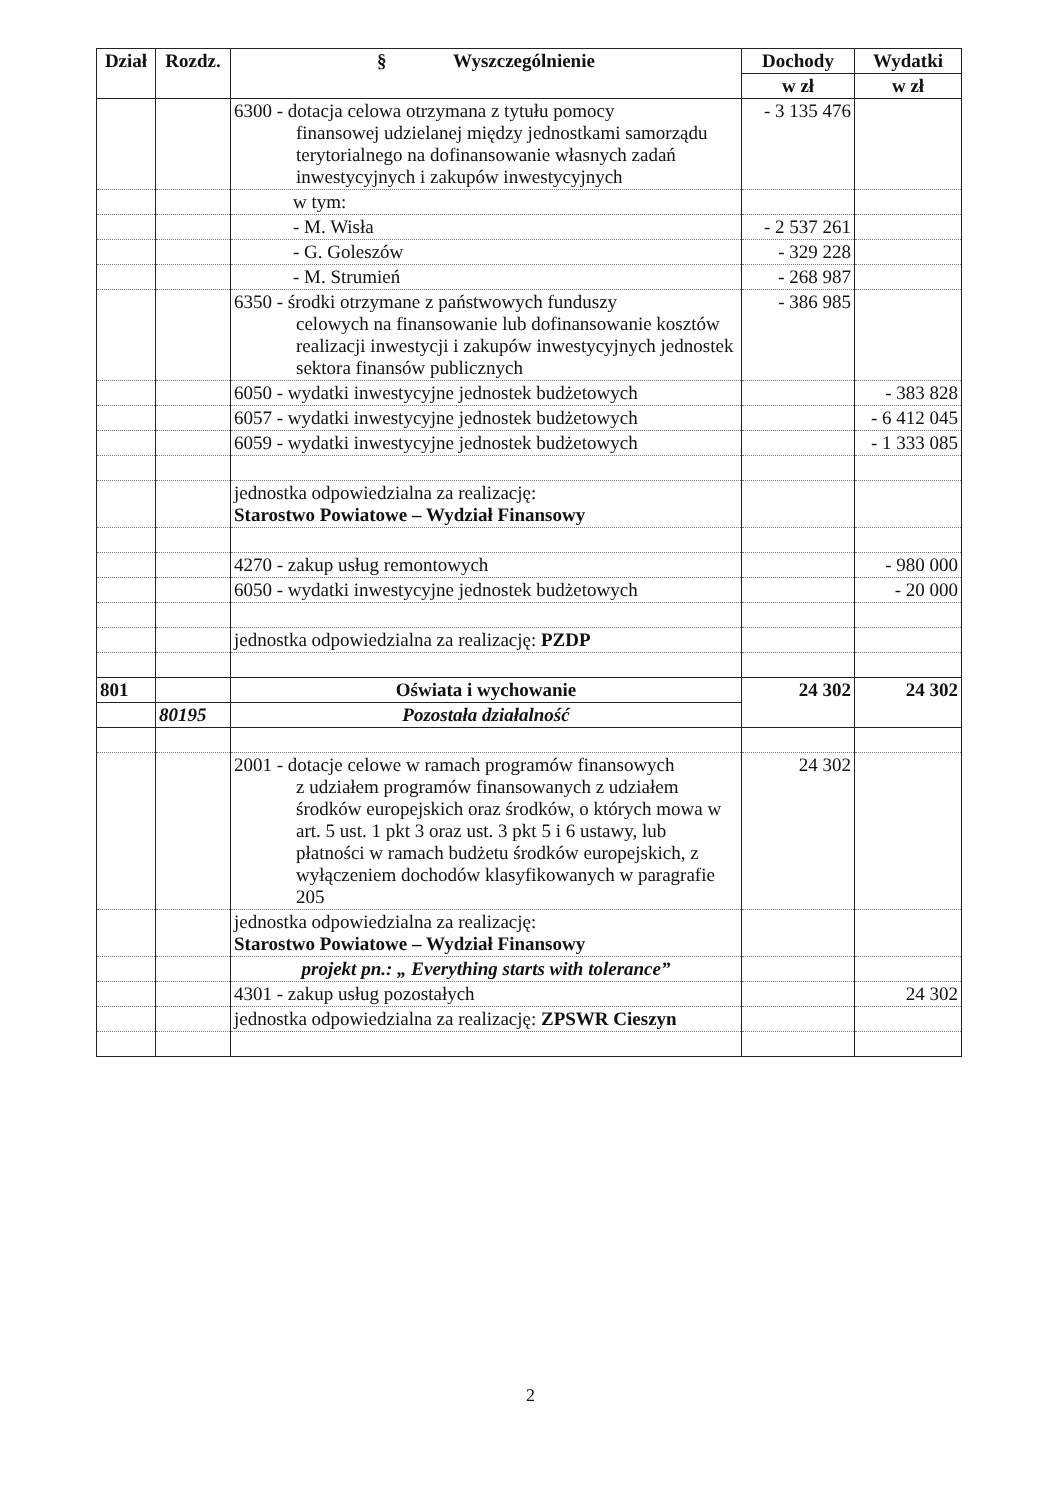| Dział | Rozdz. | § Wyszczególnienie | Dochody | Wydatki |
| --- | --- | --- | --- | --- |
| | | | w zł | w zł |
| | | 6300 - dotacja celowa otrzymana z tytułu pomocy finansowej udzielanej między jednostkami samorządu terytorialnego na dofinansowanie własnych zadań inwestycyjnych i zakupów inwestycyjnych | - 3 135 476 | |
| | | w tym: | | |
| | | - M. Wisła | - 2 537 261 | |
| | | - G. Goleszów | - 329 228 | |
| | | - M. Strumień | - 268 987 | |
| | | 6350 - środki otrzymane z państwowych funduszy celowych na finansowanie lub dofinansowanie kosztów realizacji inwestycji i zakupów inwestycyjnych jednostek sektora finansów publicznych | - 386 985 | |
| | | 6050 - wydatki inwestycyjne jednostek budżetowych | | - 383 828 |
| | | 6057 - wydatki inwestycyjne jednostek budżetowych | | - 6 412 045 |
| | | 6059 - wydatki inwestycyjne jednostek budżetowych | | - 1 333 085 |
| | | jednostka odpowiedzialna za realizację: Starostwo Powiatowe – Wydział Finansowy | | |
| | | 4270 - zakup usług remontowych | | - 980 000 |
| | | 6050 - wydatki inwestycyjne jednostek budżetowych | | - 20 000 |
| | | jednostka odpowiedzialna za realizację: PZDP | | |
| 801 | | Oświata i wychowanie | 24 302 | 24 302 |
| | 80195 | Pozostała działalność | | |
| | | 2001 - dotacje celowe w ramach programów finansowych z udziałem programów finansowanych z udziałem środków europejskich oraz środków, o których mowa w art. 5 ust. 1 pkt 3 oraz ust. 3 pkt 5 i 6 ustawy, lub płatności w ramach budżetu środków europejskich, z wyłączeniem dochodów klasyfikowanych w paragrafie 205 | 24 302 | |
| | | jednostka odpowiedzialna za realizację: Starostwo Powiatowe – Wydział Finansowy | | |
| | | projekt pn.: „ Everything starts with tolerance” | | |
| | | 4301 - zakup usług pozostałych | | 24 302 |
| | | jednostka odpowiedzialna za realizację: ZPSWR Cieszyn | | |
2